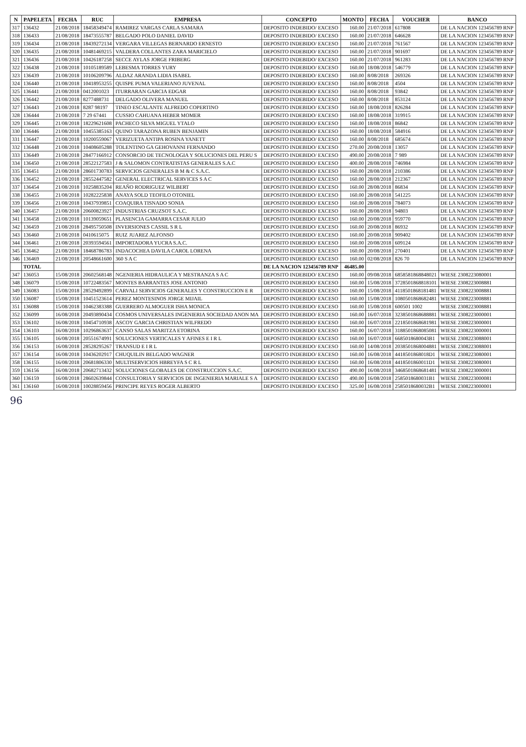| N | PAPELETA | FECHA | RUC | EMPRESA | CONCEPTO | MONTO | FECHA | VOUCHER | BANCO |
| --- | --- | --- | --- | --- | --- | --- | --- | --- | --- |
| 317 | 136432 | 21/08/2018 | 18458349474 | RAMIREZ VARGAS CARLA SAMARA | DEPOSITO INDEBIDO/ EXCESO | 160.00 | 21/07/2018 | 617808 | DE LA NACION 123456789 RNP |
| 318 | 136433 | 21/08/2018 | 18473555787 | BELGADO POLO DANIEL DAVID | DEPOSITO INDEBIDO/ EXCESO | 160.00 | 21/07/2018 | 646628 | DE LA NACION 123456789 RNP |
| 319 | 136434 | 21/08/2018 | 18439272134 | VERGARA VILLEGAS BERNARDO ERNESTO | DEPOSITO INDEBIDO/ EXCESO | 160.00 | 21/07/2018 | 761567 | DE LA NACION 123456789 RNP |
| 320 | 136435 | 21/08/2018 | 10481469215 | VALDERA COLLANTES ZARA MARICIELO | DEPOSITO INDEBIDO/ EXCESO | 160.00 | 21/07/2018 | 901697 | DE LA NACION 123456789 RNP |
| 321 | 136436 | 21/08/2018 | 10426187258 | SECCE AYLAS JORGE FRIBERG | DEPOSITO INDEBIDO/ EXCESO | 160.00 | 21/07/2018 | 961283 | DE LA NACION 123456789 RNP |
| 322 | 136438 | 21/08/2018 | 10105189589 | LEBESMA TORRES YURY | DEPOSITO INDEBIDO/ EXCESO | 160.00 | 18/08/2018 | 546779 | DE LA NACION 123456789 RNP |
| 323 | 136439 | 21/08/2018 | 10106209796 | ALDAZ ARANDA LIDIA ISABEL | DEPOSITO INDEBIDO/ EXCESO | 160.00 | 8/08/2018 | 269326 | DE LA NACION 123456789 RNP |
| 324 | 136440 | 21/08/2018 | 10418953255 | QUISPE PUMA VALERIANO JUVENAL | DEPOSITO INDEBIDO/ EXCESO | 160.00 | 8/08/2018 | 4504 | DE LA NACION 123456789 RNP |
| 325 | 136441 | 21/08/2018 | 0412001023 | ITURRARAN GARCIA EDGAR | DEPOSITO INDEBIDO/ EXCESO | 160.00 | 8/08/2018 | 93842 | DE LA NACION 123456789 RNP |
| 326 | 136442 | 21/08/2018 | 8277488731 | DELGADO OLIVERA MANUEL | DEPOSITO INDEBIDO/ EXCESO | 160.00 | 8/08/2018 | 853124 | DE LA NACION 123456789 RNP |
| 327 | 136443 | 21/08/2018 | 8287 98197 | TINEO ESCALANTE ALFREDO COPERTINO | DEPOSITO INDEBIDO/ EXCESO | 160.00 | 18/08/2018 | 826284 | DE LA NACION 123456789 RNP |
| 328 | 136444 | 21/08/2018 | 7 29 67441 | CUSSIO CAHUANA HEBER MOMER | DEPOSITO INDEBIDO/ EXCESO | 160.00 | 18/08/2018 | 319915 | DE LA NACION 123456789 RNP |
| 329 | 136445 | 21/08/2018 | 18229621608 | PACHECO SILVA MIGUEL YTALO | DEPOSITO INDEBIDO/ EXCESO | 160.00 | 18/08/2018 | 86842 | DE LA NACION 123456789 RNP |
| 330 | 136446 | 21/08/2018 | 10455385163 | QUINO TARAZONA RUBEN BENJAMIN | DEPOSITO INDEBIDO/ EXCESO | 160.00 | 18/08/2018 | 584916 | DE LA NACION 123456789 RNP |
| 331 | 136447 | 21/08/2018 | 10200559067 | VERIZUETA ANTIPA ROSINA YANETT | DEPOSITO INDEBIDO/ EXCESO | 160.00 | 8/08/2018 | 685674 | DE LA NACION 123456789 RNP |
| 332 | 136448 | 21/08/2018 | 10408605288 | TOLENTINO GA GEHOVANNI FERNANDO | DEPOSITO INDEBIDO/ EXCESO | 270.00 | 20/08/2018 | 13057 | DE LA NACION 123456789 RNP |
| 333 | 136449 | 21/08/2018 | 28477166912 | CONSORCIO DE TECNOLOGIA Y SOLUCIONES DEL PERU S | DEPOSITO INDEBIDO/ EXCESO | 490.00 | 20/08/2018 | 7 989 | DE LA NACION 123456789 RNP |
| 334 | 136450 | 21/08/2018 | 28522127583 | J & SALOMON CONTRATISTAS GENERALES S.A.C | DEPOSITO INDEBIDO/ EXCESO | 400.00 | 28/08/2018 | 746984 | DE LA NACION 123456789 RNP |
| 335 | 136451 | 21/08/2018 | 28601730783 | SERVICIOS GENERALES B M & C S.A.C. | DEPOSITO INDEBIDO/ EXCESO | 160.00 | 28/08/2018 | 210386 | DE LA NACION 123456789 RNP |
| 336 | 136452 | 21/08/2018 | 28552447582 | GENERAL ELECTRICAL SERVICES S A C | DEPOSITO INDEBIDO/ EXCESO | 160.00 | 28/08/2018 | 212367 | DE LA NACION 123456789 RNP |
| 337 | 136454 | 21/08/2018 | 10258835204 | REAÑO RODRIGUEZ WILBERT | DEPOSITO INDEBIDO/ EXCESO | 160.00 | 28/08/2018 | 86834 | DE LA NACION 123456789 RNP |
| 338 | 136455 | 21/08/2018 | 10282225838 | ANAYA SOLD TEOFILO OTONIEL | DEPOSITO INDEBIDO/ EXCESO | 160.00 | 28/08/2018 | 541225 | DE LA NACION 123456789 RNP |
| 339 | 136456 | 21/08/2018 | 10437939851 | COAQUIRA TISNADO SONIA | DEPOSITO INDEBIDO/ EXCESO | 160.00 | 28/08/2018 | 784073 | DE LA NACION 123456789 RNP |
| 340 | 136457 | 21/08/2018 | 20600823927 | INDUSTRIAS CRUZSOT S.A.C. | DEPOSITO INDEBIDO/ EXCESO | 160.00 | 28/08/2018 | 94803 | DE LA NACION 123456789 RNP |
| 341 | 136458 | 21/08/2018 | 10139059651 | PLASENCIA GAMARRA CESAR JULIO | DEPOSITO INDEBIDO/ EXCESO | 160.00 | 20/08/2018 | 959770 | DE LA NACION 123456789 RNP |
| 342 | 136459 | 21/08/2018 | 28495750508 | INVERSIONES CASSIL S R L | DEPOSITO INDEBIDO/ EXCESO | 160.00 | 20/08/2018 | 86932 | DE LA NACION 123456789 RNP |
| 343 | 136460 | 21/08/2018 | 0410615075 | RUIZ JUAREZ ALFONSO | DEPOSITO INDEBIDO/ EXCESO | 160.00 | 20/08/2018 | 909402 | DE LA NACION 123456789 RNP |
| 344 | 136461 | 21/08/2018 | 20393594561 | IMPORTADORA YUCRA S.A.C. | DEPOSITO INDEBIDO/ EXCESO | 160.00 | 20/08/2018 | 609124 | DE LA NACION 123456789 RNP |
| 345 | 136462 | 21/08/2018 | 18468786783 | INDACOCHEA DAVILA CAROL LORENA | DEPOSITO INDEBIDO/ EXCESO | 160.00 | 20/08/2018 | 270401 | DE LA NACION 123456789 RNP |
| 346 | 136469 | 21/08/2018 | 20548661600 | 360 S A C | DEPOSITO INDEBIDO/ EXCESO | 160.00 | 02/08/2018 | 826 70 | DE LA NACION 123456789 RNP |
| | TOTAL | | | | DE LA NACION 123456789 RNP | 46485.00 | | | |
| 347 | 136053 | 15/08/2018 | 20602568148 | NGENIERIA HIDRAULICA Y MESTRANZA S A C | DEPOSITO INDEBIDO/ EXCESO | 160.00 | 09/08/2018 | 6858581868848021 | WIESE 2308223080001 |
| 348 | 136079 | 15/08/2018 | 10722483567 | MONTES BARRANTES JOSE ANTONIO | DEPOSITO INDEBIDO/ EXCESO | 160.00 | 15/08/2018 | 3728501868818101 | WIESE 2308223008881 |
| 349 | 136083 | 15/08/2018 | 28529492899 | CARVALI SERVICIOS GENERALES Y CONSTRUCCION E R | DEPOSITO INDEBIDO/ EXCESO | 160.00 | 15/08/2018 | 4118501868181481 | WIESE 2308223008881 |
| 350 | 136087 | 15/08/2018 | 10451523614 | PEREZ MONTESINOS JORGE MIJAIL | DEPOSITO INDEBIDO/ EXCESO | 160.00 | 15/08/2018 | 1080501868682481 | WIESE 2308223008881 |
| 351 | 136088 | 15/08/2018 | 10462383388 | GUERRERO ALMOGUER ISHA MONICA | DEPOSITO INDEBIDO/ EXCESO | 160.00 | 15/08/2018 | 600501 1002 | WIESE 2308223008881 |
| 352 | 136099 | 16/08/2018 | 20493890434 | COSMOS UNIVERSALES INGENIERIA SOCIEDAD ANON MA | DEPOSITO INDEBIDO/ EXCESO | 160.00 | 16/07/2018 | 3238501868688881 | WIESE 2308223000001 |
| 353 | 136102 | 16/08/2018 | 10454710938 | ASCOY GARCIA CHRISTIAN WILFREDO | DEPOSITO INDEBIDO/ EXCESO | 160.00 | 16/07/2018 | 2218501868681981 | WIESE 2308223000001 |
| 354 | 136103 | 16/08/2018 | 10296863637 | CANSO SALAS MARITZA ETORINA | DEPOSITO INDEBIDO/ EXCESO | 160.00 | 16/07/2018 | 3188501868085081 | WIESE 2308223000001 |
| 355 | 136105 | 16/08/2018 | 20551674991 | SOLUCIONES VERTICALES Y AFINES E I R L | DEPOSITO INDEBIDO/ EXCESO | 160.00 | 16/07/2018 | 6685018680043B1 | WIESE 2308223088001 |
| 356 | 136153 | 16/08/2018 | 28528295267 | TRANSUD E I R L | DEPOSITO INDEBIDO/ EXCESO | 160.00 | 14/08/2018 | 2038501868004881 | WIESE 2308223088001 |
| 357 | 136154 | 16/08/2018 | 10436202917 | CHUQUILIN BELGADO WAGNER | DEPOSITO INDEBIDO/ EXCESO | 160.00 | 16/08/2018 | 4418501868018D1 | WIESE 2308223080001 |
| 358 | 136155 | 16/08/2018 | 20681806330 | MULTISERVICIOS HBREYFA S C R L | DEPOSITO INDEBIDO/ EXCESO | 160.00 | 16/08/2018 | 4418501860011D1 | WIESE 2308223080001 |
| 359 | 136156 | 16/08/2018 | 20682713432 | SOLUCIONES GLOBALES DE CONSTRUCCION S.A.C. | DEPOSITO INDEBIDO/ EXCESO | 490.00 | 16/08/2018 | 3468501868681481 | WIESE 2308223000001 |
| 360 | 136159 | 16/08/2018 | 28602639844 | CONSULTORIA Y SERVICIOS DE INGENIERIA MARIALE S A | DEPOSITO INDEBIDO/ EXCESO | 490.00 | 16/08/2018 | 2585018680031B1 | WIESE 2308223000081 |
| 361 | 136160 | 16/08/2018 | 10028859456 | PRINCIPE REYES ROGER ALBERTO | DEPOSITO INDEBIDO/ EXCESO | 325.00 | 16/08/2018 | 2585018680032B1 | WIESE 2308223000001 |
96